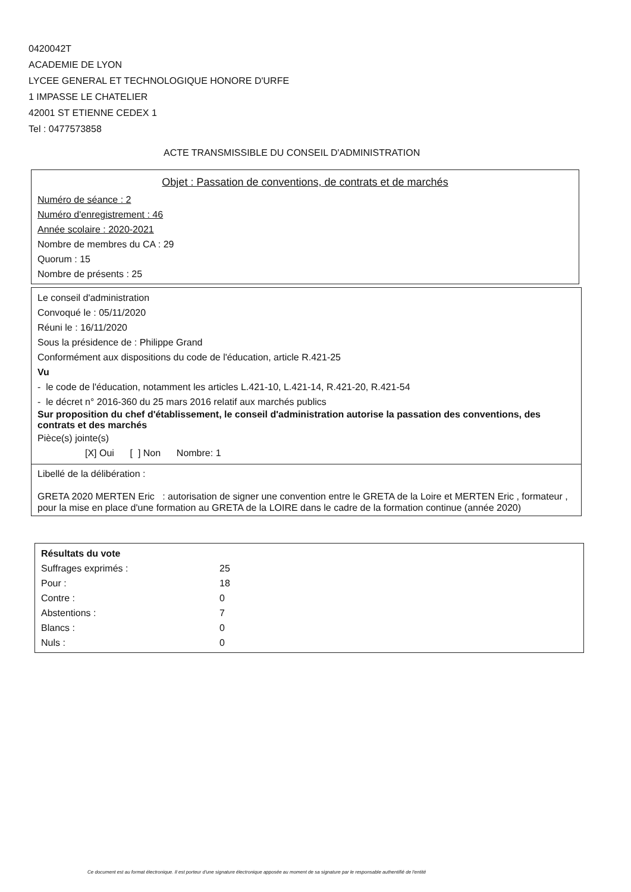0420042T
ACADEMIE DE LYON
LYCEE GENERAL ET TECHNOLOGIQUE HONORE D'URFE
1 IMPASSE LE CHATELIER
42001 ST ETIENNE CEDEX 1
Tel : 0477573858
ACTE TRANSMISSIBLE DU CONSEIL D'ADMINISTRATION
Objet : Passation de conventions, de contrats et de marchés
Numéro de séance : 2
Numéro d'enregistrement : 46
Année scolaire : 2020-2021
Nombre de membres du CA : 29
Quorum : 15
Nombre de présents : 25
Le conseil d'administration
Convoqué le : 05/11/2020
Réuni le : 16/11/2020
Sous la présidence de : Philippe Grand
Conformément aux dispositions du code de l'éducation, article R.421-25
Vu
- le code de l'éducation, notamment les articles L.421-10, L.421-14, R.421-20, R.421-54
- le décret n° 2016-360 du 25 mars 2016 relatif aux marchés publics
Sur proposition du chef d'établissement, le conseil d'administration autorise la passation des conventions, des contrats et des marchés
Pièce(s) jointe(s)
[X] Oui [ ] Non Nombre: 1
Libellé de la délibération :
GRETA 2020 MERTEN Eric : autorisation de signer une convention entre le GRETA de la Loire et MERTEN Eric , formateur , pour la mise en place d'une formation au GRETA de la LOIRE dans le cadre de la formation continue (année 2020)
Résultats du vote
| Suffrages exprimés : | 25 |
| Pour : | 18 |
| Contre : | 0 |
| Abstentions : | 7 |
| Blancs : | 0 |
| Nuls : | 0 |
Ce document est au format électronique. Il est porteur d'une signature électronique apposée au moment de sa signature par le responsable authentifié de l'entité